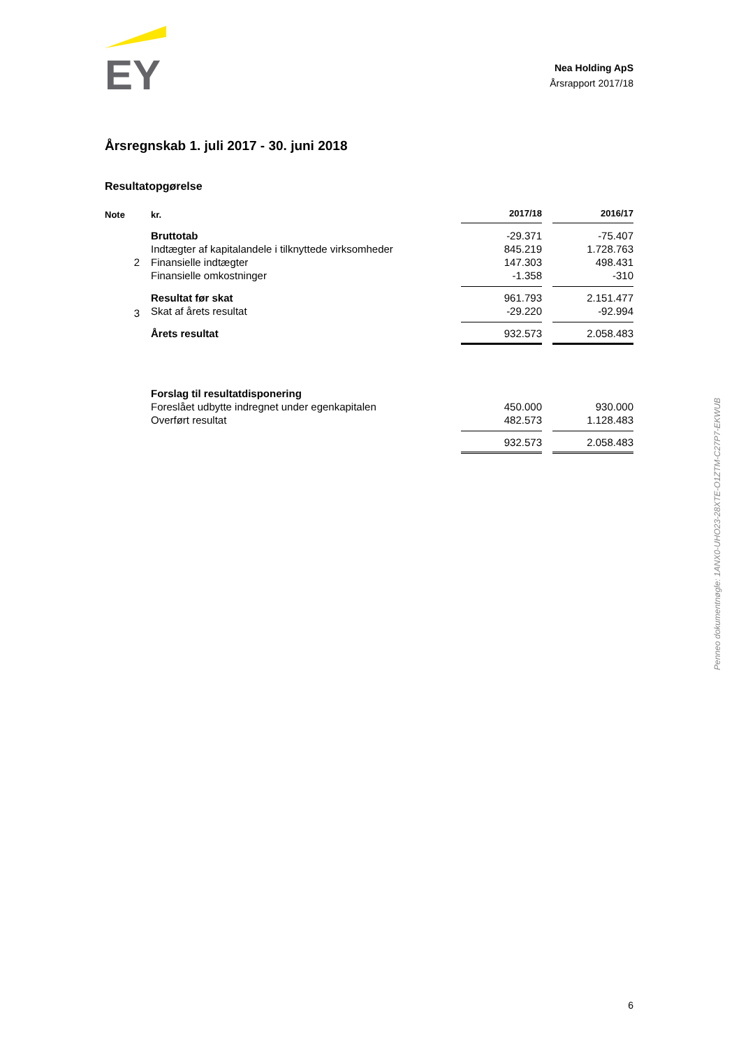EY
Nea Holding ApS
Årsrapport 2017/18
Årsregnskab 1. juli 2017 - 30. juni 2018
Resultatopgørelse
| Note | kr. | 2017/18 | | 2016/17 |
| --- | --- | --- | --- | --- |
| | Bruttotab | -29.371 | | -75.407 |
| | Indtægter af kapitalandele i tilknyttede virksomheder | 845.219 | | 1.728.763 |
| 2 | Finansielle indtægter | 147.303 | | 498.431 |
| | Finansielle omkostninger | -1.358 | | -310 |
| | Resultat før skat | 961.793 | | 2.151.477 |
| 3 | Skat af årets resultat | -29.220 | | -92.994 |
| | Årets resultat | 932.573 | | 2.058.483 |
| | Forslag til resultatdisponering | | | |
| | Foreslået udbytte indregnet under egenkapitalen | 450.000 | | 930.000 |
| | Overført resultat | 482.573 | | 1.128.483 |
| | | 932.573 | | 2.058.483 |
Penneo dokumentnøgle: 1ANX0-UHO23-28XTE-O1ZTM-C27P7-EKWUB
6